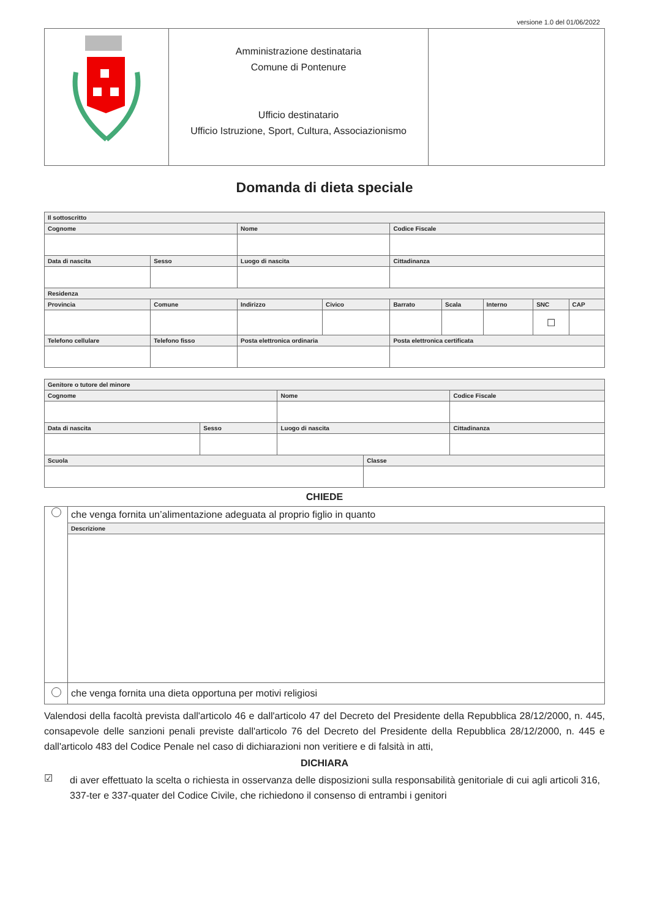versione 1.0 del 01/06/2022
| | Amministrazione destinataria Comune di Pontenure Ufficio destinatario Ufficio Istruzione, Sport, Cultura, Associazionismo | |
Domanda di dieta speciale
| Il sottoscritto | | | | | | | | | |
| --- | --- | --- | --- | --- | --- | --- | --- | --- | --- |
| Cognome | | | Nome | | Codice Fiscale | | | | |
| Data di nascita | Sesso | Luogo di nascita | | | Cittadinanza | | | | |
| Residenza | | | | | | | | | |
| Provincia | Comune | | Indirizzo | Civico | Barrato | Scala | Interno | SNC | CAP |
| | | | | | | | | ☐ | |
| Telefono cellulare | Telefono fisso | | Posta elettronica ordinaria | | Posta elettronica certificata | | | | |
| Genitore o tutore del minore | | | | | |
| --- | --- | --- | --- | --- | --- |
| Cognome | | | Nome | | Codice Fiscale |
| Data di nascita | Sesso | Luogo di nascita | | | Cittadinanza |
| Scuola | | | | Classe | |
CHIEDE
| | che venga fornita un’alimentazione adeguata al proprio figlio in quanto |
| | Descrizione |
| | che venga fornita una dieta opportuna per motivi religiosi |
Valendosi della facoltà prevista dall'articolo 46 e dall'articolo 47 del Decreto del Presidente della Repubblica 28/12/2000, n. 445, consapevole delle sanzioni penali previste dall'articolo 76 del Decreto del Presidente della Repubblica 28/12/2000, n. 445 e dall'articolo 483 del Codice Penale nel caso di dichiarazioni non veritiere e di falsità in atti,
DICHIARA
☑
di aver effettuato la scelta o richiesta in osservanza delle disposizioni sulla responsabilità genitoriale di cui agli articoli 316, 337-ter e 337-quater del Codice Civile, che richiedono il consenso di entrambi i genitori